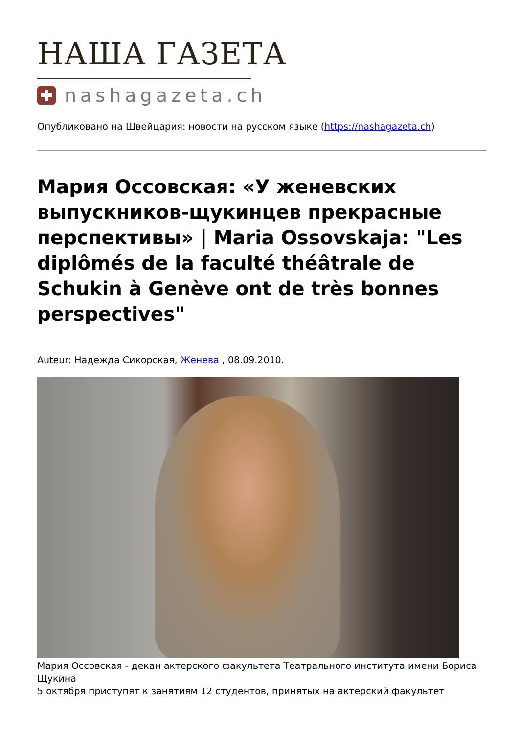НАША ГАЗЕТА
nashagazeta.ch
Опубликовано на Швейцария: новости на русском языке (https://nashagazeta.ch)
Мария Оссовская: «У женевских выпускников-щукинцев прекрасные перспективы» | Maria Ossovskaja: "Les diplômés de la faculté théâtrale de Schukin à Genève ont de très bonnes perspectives"
Auteur: Надежда Сикорская, Женева , 08.09.2010.
Мария Оссовская - декан актерского факультета Театрального института имени Бориса Щукина
5 октября приступят к занятиям 12 студентов, принятых на актерский факультет